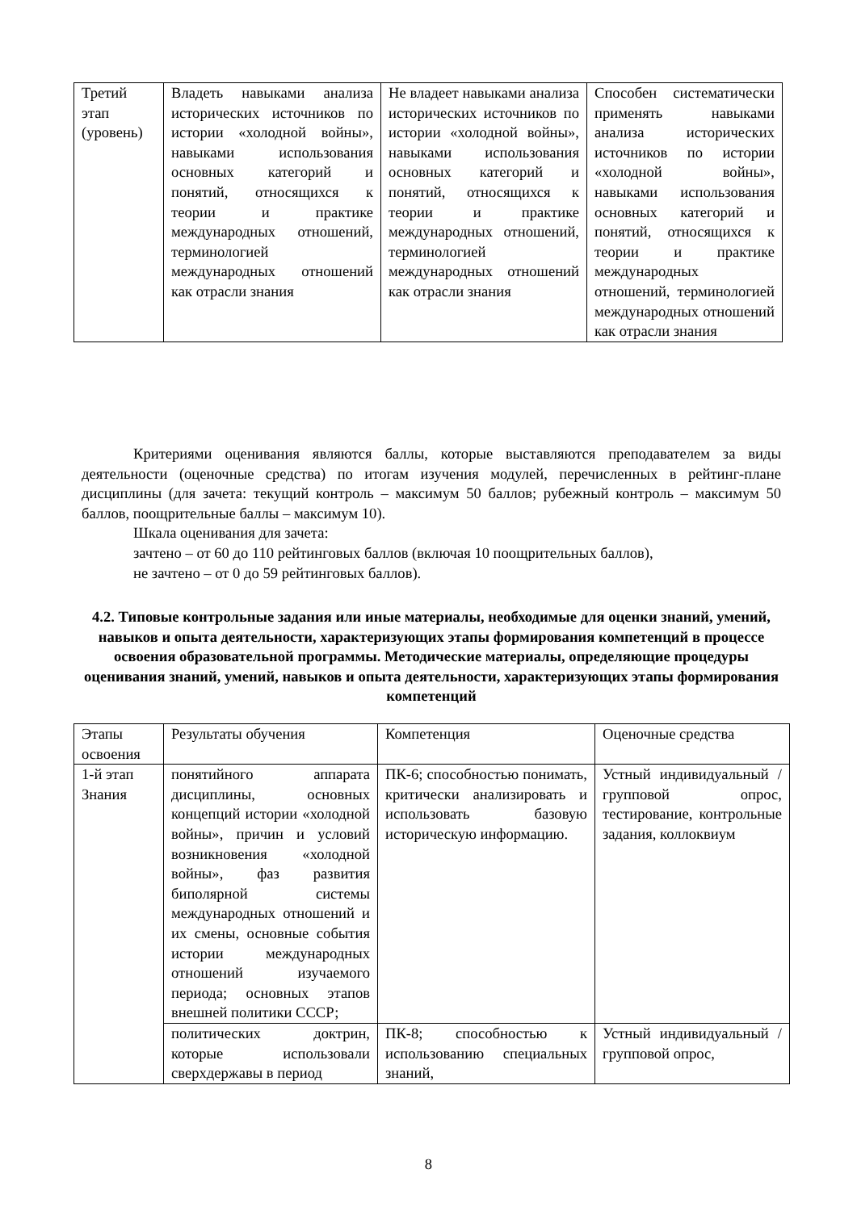| Третий этап (уровень) | Владеть навыками анализа исторических источников по истории «холодной войны», навыками использования основных категорий и понятий, относящихся к теории и практике международных отношений, терминологией международных отношений как отрасли знания | Не владеет навыками анализа исторических источников по истории «холодной войны», навыками использования основных категорий и понятий, относящихся к теории и практике международных отношений, терминологией международных отношений как отрасли знания | Способен систематически применять навыками анализа исторических источников по истории «холодной войны», навыками использования основных категорий и понятий, относящихся к теории и практике международных отношений, терминологией международных отношений как отрасли знания |
Критериями оценивания являются баллы, которые выставляются преподавателем за виды деятельности (оценочные средства) по итогам изучения модулей, перечисленных в рейтинг-плане дисциплины (для зачета: текущий контроль – максимум 50 баллов; рубежный контроль – максимум 50 баллов, поощрительные баллы – максимум 10).
Шкала оценивания для зачета:
зачтено – от 60 до 110 рейтинговых баллов (включая 10 поощрительных баллов),
не зачтено – от 0 до 59 рейтинговых баллов).
4.2. Типовые контрольные задания или иные материалы, необходимые для оценки знаний, умений, навыков и опыта деятельности, характеризующих этапы формирования компетенций в процессе освоения образовательной программы. Методические материалы, определяющие процедуры оценивания знаний, умений, навыков и опыта деятельности, характеризующих этапы формирования компетенций
| Этапы освоения | Результаты обучения | Компетенция | Оценочные средства |
| 1-й этап Знания | понятийного аппарата дисциплины, основных концепций истории «холодной войны», причин и условий возникновения «холодной войны», фаз развития биполярной системы международных отношений и их смены, основные события истории международных отношений изучаемого периода; основных этапов внешней политики СССР; | ПК-6; способностью понимать, критически анализировать и использовать базовую историческую информацию. | Устный индивидуальный / групповой опрос, тестирование, контрольные задания, коллоквиум |
| | политических доктрин, которые использовали сверхдержавы в период | ПК-8; способностью к использованию специальных знаний, | Устный индивидуальный / групповой опрос, |
8